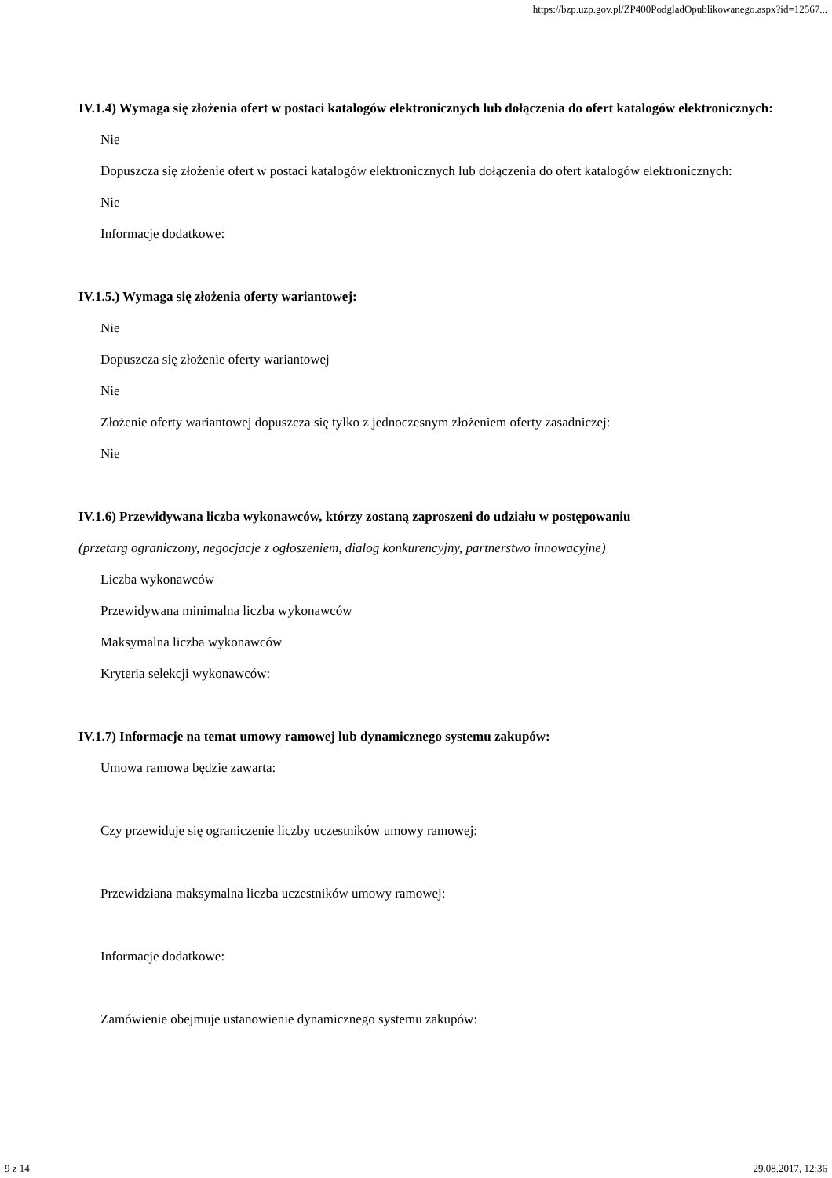https://bzp.uzp.gov.pl/ZP400PodgladOpublikowanego.aspx?id=12567...
IV.1.4) Wymaga się złożenia ofert w postaci katalogów elektronicznych lub dołączenia do ofert katalogów elektronicznych:
Nie
Dopuszcza się złożenie ofert w postaci katalogów elektronicznych lub dołączenia do ofert katalogów elektronicznych:
Nie
Informacje dodatkowe:
IV.1.5.) Wymaga się złożenia oferty wariantowej:
Nie
Dopuszcza się złożenie oferty wariantowej
Nie
Złożenie oferty wariantowej dopuszcza się tylko z jednoczesnym złożeniem oferty zasadniczej:
Nie
IV.1.6) Przewidywana liczba wykonawców, którzy zostaną zaproszeni do udziału w postępowaniu
(przetarg ograniczony, negocjacje z ogłoszeniem, dialog konkurencyjny, partnerstwo innowacyjne)
Liczba wykonawców
Przewidywana minimalna liczba wykonawców
Maksymalna liczba wykonawców
Kryteria selekcji wykonawców:
IV.1.7) Informacje na temat umowy ramowej lub dynamicznego systemu zakupów:
Umowa ramowa będzie zawarta:
Czy przewiduje się ograniczenie liczby uczestników umowy ramowej:
Przewidziana maksymalna liczba uczestników umowy ramowej:
Informacje dodatkowe:
Zamówienie obejmuje ustanowienie dynamicznego systemu zakupów:
9 z 14 29.08.2017, 12:36